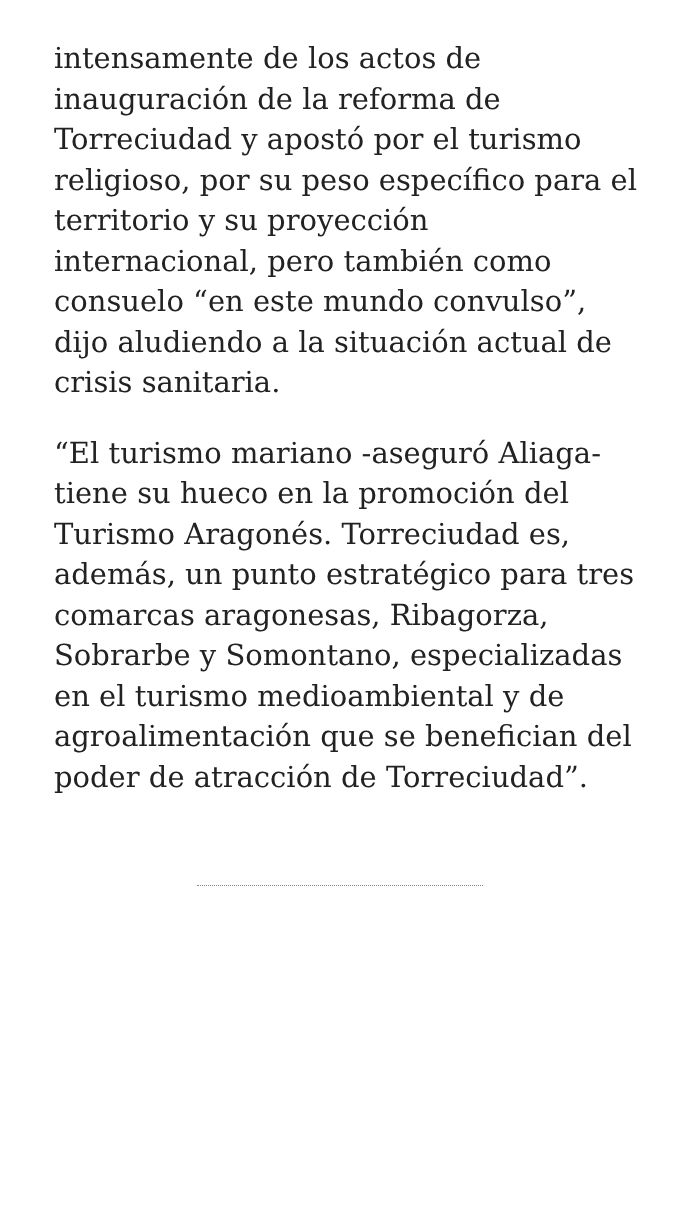intensamente de los actos de inauguración de la reforma de Torreciudad y apostó por el turismo religioso, por su peso específico para el territorio y su proyección internacional, pero también como consuelo “en este mundo convulso”, dijo aludiendo a la situación actual de crisis sanitaria.
“El turismo mariano -aseguró Aliaga- tiene su hueco en la promoción del Turismo Aragonés. Torreciudad es, además, un punto estratégico para tres comarcas aragonesas, Ribagorza, Sobrarbe y Somontano, especializadas en el turismo medioambiental y de agroalimentación que se benefician del poder de atracción de Torreciudad”.